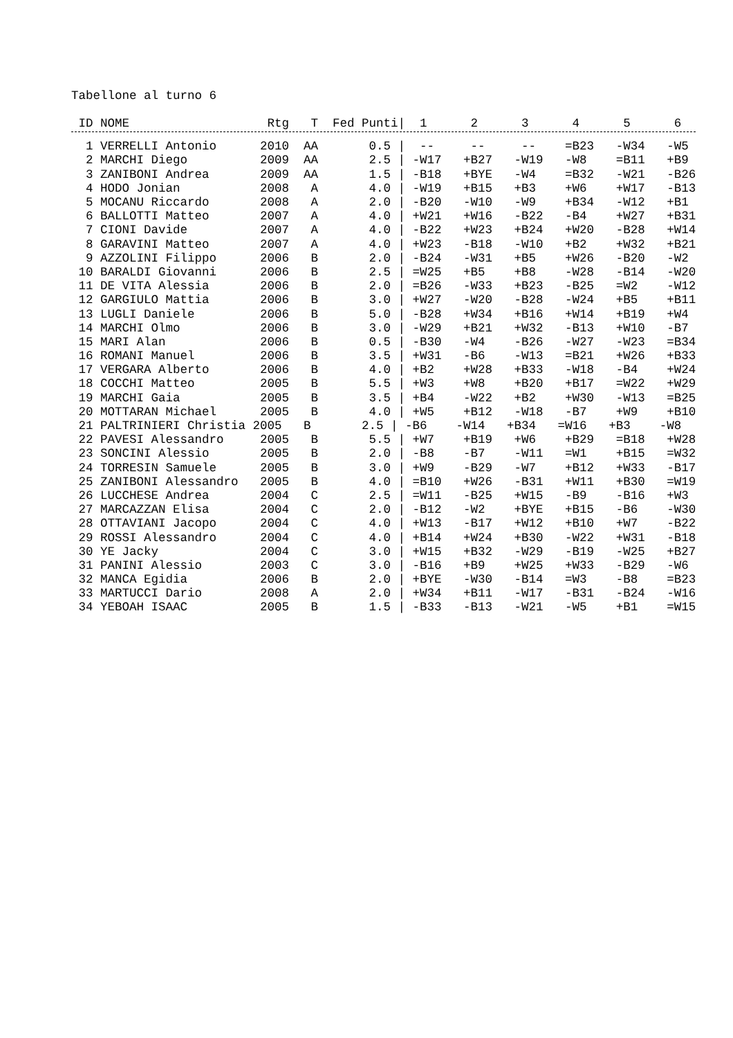Tabellone al turno 6
| ID NOME Rtg T Fed Punti/ 1 2 3 4 5 6 |
| --- |
| 1 VERRELLI Antonio 2010 AA 0.5 / -- -- -- =B23 -W34 -W5 |
| 2 MARCHI Diego 2009 AA 2.5 / -W17 +B27 -W19 -W8 =B11 +B9 |
| 3 ZANIBONI Andrea 2009 AA 1.5 / -B18 +BYE -W4 =B32 -W21 -B26 |
| 4 HODO Jonian 2008 A 4.0 / -W19 +B15 +B3 +W6 +W17 -B13 |
| 5 MOCANU Riccardo 2008 A 2.0 / -B20 -W10 -W9 +B34 -W12 +B1 |
| 6 BALLOTTI Matteo 2007 A 4.0 / +W21 +W16 -B22 -B4 +W27 +B31 |
| 7 CIONI Davide 2007 A 4.0 / -B22 +W23 +B24 +W20 -B28 +W14 |
| 8 GARAVINI Matteo 2007 A 4.0 / +W23 -B18 -W10 +B2 +W32 +B21 |
| 9 AZZOLINI Filippo 2006 B 2.0 / -B24 -W31 +B5 +W26 -B20 -W2 |
| 10 BARALDI Giovanni 2006 B 2.5 / =W25 +B5 +B8 -W28 -B14 -W20 |
| 11 DE VITA Alessia 2006 B 2.0 / =B26 -W33 +B23 -B25 =W2 -W12 |
| 12 GARGIULO Mattia 2006 B 3.0 / +W27 -W20 -B28 -W24 +B5 +B11 |
| 13 LUGLI Daniele 2006 B 5.0 / -B28 +W34 +B16 +W14 +B19 +W4 |
| 14 MARCHI Olmo 2006 B 3.0 / -W29 +B21 +W32 -B13 +W10 -B7 |
| 15 MARI Alan 2006 B 0.5 / -B30 -W4 -B26 -W27 -W23 =B34 |
| 16 ROMANI Manuel 2006 B 3.5 / +W31 -B6 -W13 =B21 +W26 +B33 |
| 17 VERGARA Alberto 2006 B 4.0 / +B2 +W28 +B33 -W18 -B4 +W24 |
| 18 COCCHI Matteo 2005 B 5.5 / +W3 +W8 +B20 +B17 =W22 +W29 |
| 19 MARCHI Gaia 2005 B 3.5 / +B4 -W22 +B2 +W30 -W13 =B25 |
| 20 MOTTARAN Michael 2005 B 4.0 / +W5 +B12 -W18 -B7 +W9 +B10 |
| 21 PALTRINIERI Christia 2005 B 2.5 / -B6 -W14 +B34 =W16 +B3 -W8 |
| 22 PAVESI Alessandro 2005 B 5.5 / +W7 +B19 +W6 +B29 =B18 +W28 |
| 23 SONCINI Alessio 2005 B 2.0 / -B8 -B7 -W11 =W1 +B15 =W32 |
| 24 TORRESIN Samuele 2005 B 3.0 / +W9 -B29 -W7 +B12 +W33 -B17 |
| 25 ZANIBONI Alessandro 2005 B 4.0 / =B10 +W26 -B31 +W11 +B30 =W19 |
| 26 LUCCHESE Andrea 2004 C 2.5 / =W11 -B25 +W15 -B9 -B16 +W3 |
| 27 MARCAZZAN Elisa 2004 C 2.0 / -B12 -W2 +BYE +B15 -B6 -W30 |
| 28 OTTAVIANI Jacopo 2004 C 4.0 / +W13 -B17 +W12 +B10 +W7 -B22 |
| 29 ROSSI Alessandro 2004 C 4.0 / +B14 +W24 +B30 -W22 +W31 -B18 |
| 30 YE Jacky 2004 C 3.0 / +W15 +B32 -W29 -B19 -W25 +B27 |
| 31 PANINI Alessio 2003 C 3.0 / -B16 +B9 +W25 +W33 -B29 -W6 |
| 32 MANCA Egidia 2006 B 2.0 / +BYE -W30 -B14 =W3 -B8 =B23 |
| 33 MARTUCCI Dario 2008 A 2.0 / +W34 +B11 -W17 -B31 -B24 -W16 |
| 34 YEBOAH ISAAC 2005 B 1.5 / -B33 -B13 -W21 -W5 +B1 =W15 |